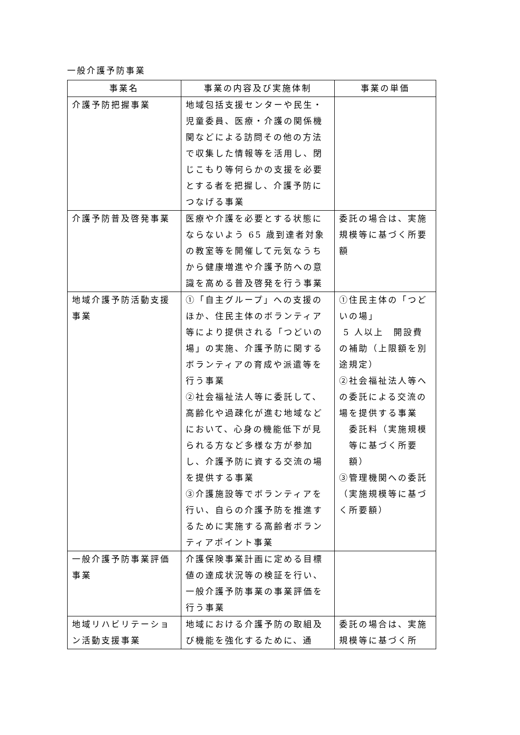一般介護予防事業
| 事業名 | 事業の内容及び実施体制 | 事業の単価 |
| --- | --- | --- |
| 介護予防把握事業 | 地域包括支援センターや民生・児童委員、医療・介護の関係機関などによる訪問その他の方法で収集した情報等を活用し、閉じこもり等何らかの支援を必要とする者を把握し、介護予防につなげる事業 | |
| 介護予防普及啓発事業 | 医療や介護を必要とする状態にならないよう 65 歳到達者対象の教室等を開催して元気なうちから健康増進や介護予防への意識を高める普及啓発を行う事業 | 委託の場合は、実施規模等に基づく所要額 |
| 地域介護予防活動支援事業 | ①「自主グループ」への支援のほか、住民主体のボランティア等により提供される「つどいの場」の実施、介護予防に関するボランティアの育成や派遣等を行う事業 ②社会福祉法人等に委託して、高齢化や過疎化が進む地域などにおいて、心身の機能低下が見られる方など多様な方が参加し、介護予防に資する交流の場を提供する事業 ③介護施設等でボランティアを行い、自らの介護予防を推進するために実施する高齢者ボランティアポイント事業 | ①住民主体の「つどいの場」 5 人以上 開設費の補助（上限額を別途規定） ②社会福祉法人等への委託による交流の場を提供する事業 委託料（実施規模等に基づく所要額） ③管理機関への委託（実施規模等に基づく所要額） |
| 一般介護予防事業評価事業 | 介護保険事業計画に定める目標値の達成状況等の検証を行い、一般介護予防事業の事業評価を行う事業 | |
| 地域リハビリテーション活動支援事業 | 地域における介護予防の取組及び機能を強化するために、通 | 委託の場合は、実施規模等に基づく所 |